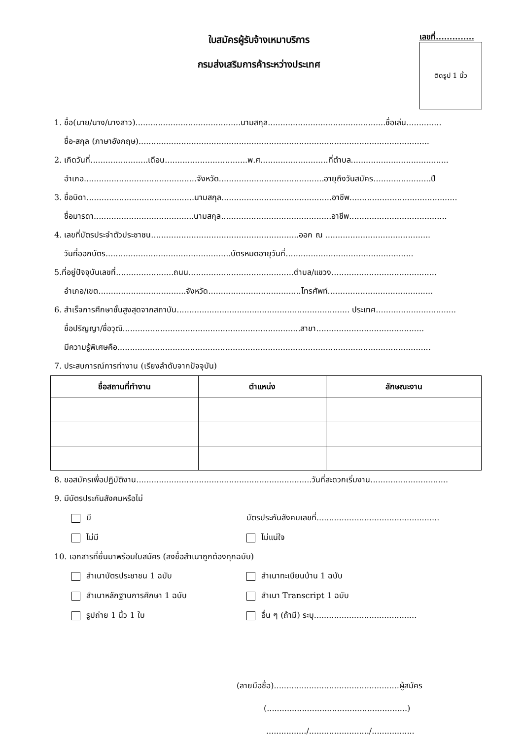ใบสมัครผู้รับจ้างเหมาบริการ
กรมส่งเสริมการค้าระหว่างประเทศ
เลขที่..............
ติดรูป 1 นิ้ว
1. ชื่อ(นาย/นาง/นางสาว)..........................................นามสกุล...............................................ชื่อเล่น..............
ชื่อ-สกุล (ภาษาอังกฤษ)....................................................................................................................
2. เกิดวันที่.......................เดือน.................................พ.ศ...........................ที่ตำบล.......................................
อำเภอ.............................................จังหวัด..........................................อายุถึงวันสมัคร.......................ปี
3. ชื่อบิดา...........................................นามสกุล............................................อาชีพ...........................................
ชื่อมารดา........................................นามสกุล............................................อาชีพ.......................................
4. เลขที่บัตรประจำตัวประชาชน...........................................................ออก ณ ..........................................
วันที่ออกบัตร..................................................บัตรหมดอายุวันที่...................................................
5.ที่อยู่ปัจจุบันเลขที่.......................ถนน..........................................ตำบล/แขวง..........................................
อำเภอ/เขต...................................จังหวัด.....................................โทรศัพท์..........................................
6. สำเร็จการศึกษาชั้นสูงสุดจากสถาบัน..................................................................... ประเทศ................................
ชื่อปริญญา/ชื่อวุฒิ.......................................................................สาขา...........................................
มีความรู้พิเศษคือ.............................................................................................................................
7. ประสบการณ์การทำงาน (เรียงลำดับจากปัจจุบัน)
| ชื่อสถานที่ทำงาน | ตำแหน่ง | ลักษณะงาน |
| --- | --- | --- |
8. ขอสมัครเพื่อปฏิบัติงาน......................................................................วันที่สะดวกเริ่มงาน...............................
9. มีบัตรประกันสังคมหรือไม่
มี บัตรประกันสังคมเลขที่.................................................
ไม่มี ไม่แน่ใจ
10. เอกสารที่ยื่นมาพร้อมใบสมัคร (ลงชื่อสำเนาถูกต้องทุกฉบับ)
สำเนาบัตรประชาชน 1 ฉบับ สำเนาทะเบียนบ้าน 1 ฉบับ
สำเนาหลักฐานการศึกษา 1 ฉบับ สำเนา Transcript 1 ฉบับ
รูปถ่าย 1 นิ้ว 1 ใบ อื่น ๆ (ถ้ามี) ระบุ.........................................
(ลายมือชื่อ)..................................................ผู้สมัคร
(........................................................)
................/......................../.................